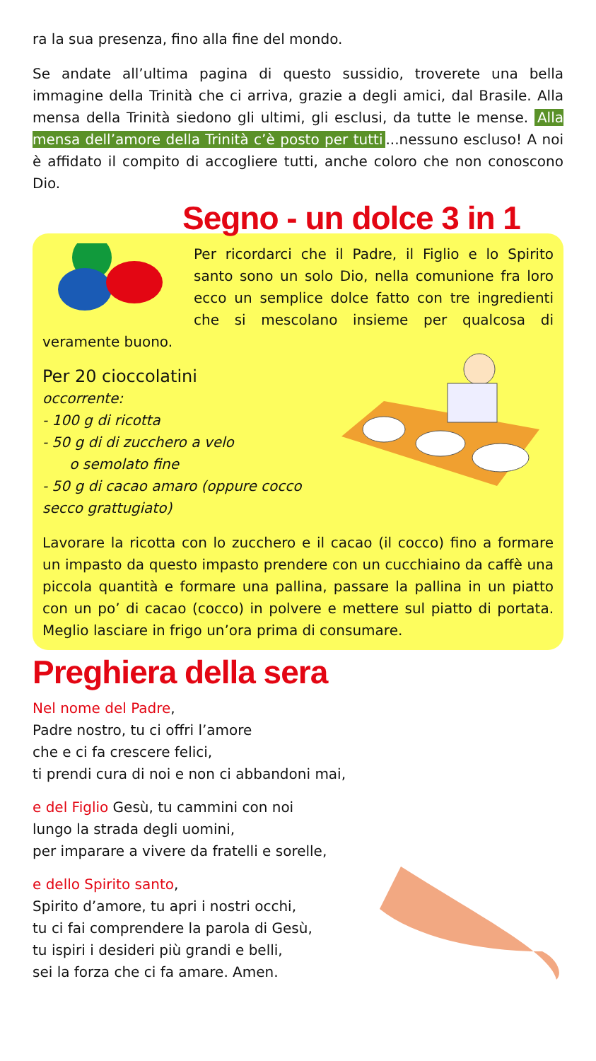ra la sua presenza, fino alla fine del mondo.
Se andate all’ultima pagina di questo sussidio, troverete una bella immagine della Trinità che ci arriva, grazie a degli amici, dal Brasile. Alla mensa della Trinità siedono gli ultimi, gli esclusi, da tutte le mense. Alla mensa dell’amore della Trinità c’è posto per tutti...nessuno escluso! A noi è affidato il compito di accogliere tutti, anche coloro che non conoscono Dio.
Segno - un dolce 3 in 1
Per ricordarci che il Padre, il Figlio e lo Spirito santo sono un solo Dio, nella comunione fra loro ecco un semplice dolce fatto con tre ingredienti che si mescolano insieme per qualcosa di veramente buono.
Per 20 cioccolatini
occorrente:
- 100 g di ricotta
- 50 g di di zucchero a velo
o semolato fine
- 50 g di cacao amaro (oppure cocco secco grattugiato)
Lavorare la ricotta con lo zucchero e il cacao (il cocco) fino a formare un impasto da questo impasto prendere con un cucchiaino da caffè una piccola quantità e formare una pallina, passare la pallina in un piatto con un po’ di cacao (cocco) in polvere e mettere sul piatto di portata. Meglio lasciare in frigo un’ora prima di consumare.
Preghiera della sera
Nel nome del Padre,
Padre nostro, tu ci offri l’amore
che e ci fa crescere felici,
ti prendi cura di noi e non ci abbandoni mai,
e del Figlio Gesù, tu cammini con noi
lungo la strada degli uomini,
per imparare a vivere da fratelli e sorelle,
e dello Spirito santo,
Spirito d’amore, tu apri i nostri occhi,
tu ci fai comprendere la parola di Gesù,
tu ispiri i desideri più grandi e belli,
sei la forza che ci fa amare. Amen.